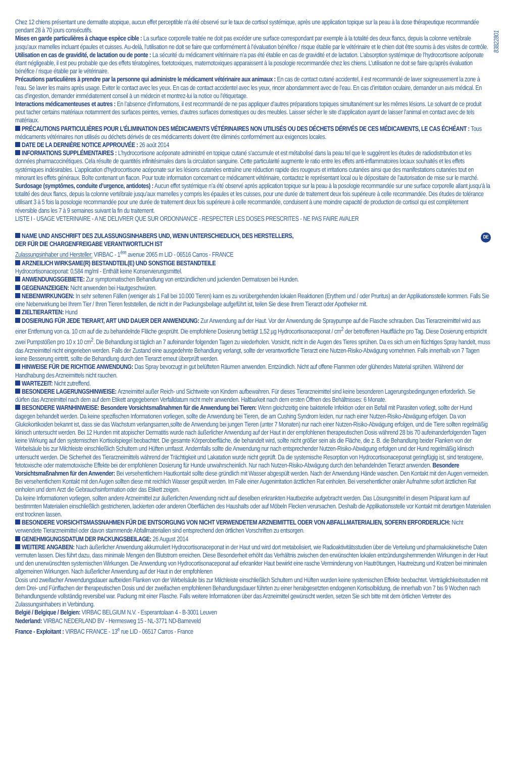83822801
Chez 12 chiens présentant une dermatite atopique, aucun effet perceptible n’a été observé sur le taux de cortisol systémique, après une application topique sur la peau à la dose thérapeutique recommandée pendant 28 à 70 jours consécutifs.
Mises en garde particulières à chaque espèce cible : La surface corporelle traitée ne doit pas excéder une surface correspondant par exemple à la totalité des deux flancs, depuis la colonne vertébrale jusqu’aux mamelles incluant épaules et cuisses. Au-delà, l’utilisation ne doit se faire que conformément à l’évaluation bénéfice / risque établie par le vétérinaire et le chien doit être soumis à des visites de contrôle.
Utilisation en cas de gravidité, de lactation ou de ponte : La sécurité du médicament vétérinaire n’a pas été établie en cas de gravidité et de lactation. L’absorption systémique de l’hydrocortisone acéponate étant négligeable, il est peu probable que des effets tératogènes, foetotoxiques, maternotoxiques apparaissent à la posologie recommandée chez les chiens. L’utilisation ne doit se faire qu’après évaluation bénéfice / risque établie par le vétérinaire.
Précautions particulières à prendre par la personne qui administre le médicament vétérinaire aux animaux : En cas de contact cutané accidentel, il est recommandé de laver soigneusement la zone à l’eau. Se laver les mains après usage. Eviter le contact avec les yeux. En cas de contact accidentel avec les yeux, rincer abondamment avec de l’eau. En cas d’irritation oculaire, demander un avis médical. En cas d’ingestion, demander immédiatement conseil à un médecin et montrez-lui la notice ou l’étiquetage.
Interactions médicamenteuses et autres : En l’absence d’informations, il est recommandé de ne pas appliquer d’autres préparations topiques simultanément sur les mêmes lésions. Le solvant de ce produit peut tacher certains matériaux notamment des surfaces peintes, vernies, d’autres surfaces domestiques ou des meubles. Laisser sécher le site d’application ayant de laisser l’animal en contact avec de tels matériaux.
PRÉCAUTIONS PARTICULIÈRES POUR L’ÉLIMINATION DES MÉDICAMENTS VÉTÉRINAIRES NON UTILISÉS OU DES DÉCHETS DÉRIVÉS DE CES MÉDICAMENTS, LE CAS ÉCHÉANT : Tous médicaments vétérinaires non utilisés ou déchets dérivés de ces médicaments doivent être éliminés conformément aux exigences locales.
DATE DE LA DERNIÈRE NOTICE APPROUVÉE : 26 août 2014
INFORMATIONS SUPPLÉMENTAIRES : L’hydrocortisone acéponate administré en topique cutané s’accumule et est métabolisé dans la peau tel que le suggèrent les études de radiodistribution et les données pharmacocinétiques. Cela résulte de quantités infinitésimales dans la circulation sanguine. Cette particularité augmente le ratio entre les effets anti-inflammatoires locaux souhaités et les effets systémiques indésirables. L’application d’hydrocortisone acéponate sur les lésions cutanées entraîne une réduction rapide des rougeurs et irritations cutanées ainsi que des manifestations cutanées tout en minorant les effets généraux. Boîte contenant un flacon. Pour toute information concernant ce médicament vétérinaire, contactez le représentant local ou le dépositaire de l’autorisation de mise sur le marché.
Surdosage (symptômes, conduite d’urgence, antidotes) : Aucun effet systémique n’a été observé après application topique sur la peau à la posologie recommandée sur une surface corporelle allant jusqu’à la totalité des deux flancs, depuis la colonne vertébrale jusqu’aux mamelles y compris les épaules et les cuisses, pour une durée de traitement deux fois supérieure à celle recommandée. Des études de tolérance utilisant 3 à 5 fois la posologie recommandée pour une durée de traitement deux fois supérieure à celle recommandée, conduisent à une moindre capacité de production de cortisol qui est complètement réversible dans les 7 à 9 semaines suivant la fin du traitement.
LISTE I - USAGE VETERINAIRE - A NE DELIVRER QUE SUR ORDONNANCE - RESPECTER LES DOSES PRESCRITES - NE PAS FAIRE AVALER
DE NAME UND ANSCHRIFT DES ZULASSUNGSINHABERS UND, WENN UNTERSCHIEDLICH, DES HERSTELLERS,
DER FÜR DIE CHARGENFREIGABE VERANTWORTLICH IST
Zulassungsinhaber und Hersteller: VIRBAC - 1<sup>ère</sup> avenue 2065 m LID - 06516 Carros - FRANCE
ARZNEILICH WIRKSAME(R) BESTANDTEIL(E) UND SONSTIGE BESTANDTEILE
Hydrocortisonaceponat: 0,584 mg/ml - Enthält keine Konservierungsmittel.
ANWENDUNGSGEBIETE: Zur symptomatischen Behandlung von entzündlichen und juckenden Dermatosen bei Hunden.
GEGENANZEIGEN: Nicht anwenden bei Hautgeschwüren.
NEBENWIRKUNGEN: In sehr seltenen Fällen (weniger als 1 Fall bei 10.000 Tieren) kann es zu vorübergehenden lokalen Reaktionen (Erythem und / oder Pruritus) an der Applikationsstelle kommen. Falls Sie eine Nebenwirkung bei Ihrem Tier / Ihren Tieren feststellen, die nicht in der Packungsbeilage aufgeführt ist, teilen Sie diese Ihrem Tierarzt oder Apotheker mit.
ZIELTIERARTEN: Hund
DOSIERUNG FÜR JEDE TIERART, ART UND DAUER DER ANWENDUNG: Zur Anwendung auf der Haut. Vor der Anwendung die Spraypumpe auf die Flasche schrauben. Das Tierarzneimittel wird aus einer Entfernung von ca. 10 cm auf die zu behandelnde Fläche gesprüht. Die empfohlene Dosierung beträgt 1,52 µg Hydrocortisonaceponat / cm<sup>2</sup> der betroffenen Hautfläche pro Tag. Diese Dosierung entspricht zwei Pumpstößen pro 10 x 10 cm<sup>2</sup>. Die Behandlung ist täglich an 7 aufeinander folgenden Tagen zu wiederholen. Vorsicht, nicht in die Augen des Tieres sprühen. Da es sich um ein flüchtiges Spray handelt, muss das Arzneimittel nicht eingerieben werden. Falls der Zustand eine ausgedehnte Behandlung verlangt, sollte der verantwortliche Tierarzt eine Nutzen-Risiko-Abwägung vornehmen. Falls innerhalb von 7 Tagen keine Besserung eintritt, sollte die Behandlung durch den Tierarzt erneut überprüft werden.
HINWEISE FÜR DIE RICHTIGE ANWENDUNG: Das Spray bevorzugt in gut belüfteten Räumen anwenden. Entzündlich. Nicht auf offene Flammen oder glühendes Material sprühen. Während der Handhabung des Arzneimittels nicht rauchen.
WARTEZEIT: Nicht zutreffend.
BESONDERE LAGERUNGSHINWEISE: Arzneimittel außer Reich- und Sichtweite von Kindern aufbewahren. Für dieses Tierarzneimittel sind keine besonderen Lagerungsbedingungen erforderlich. Sie dürfen das Arzneimittel nach dem auf dem Etikett angegebenen Verfalldatum nicht mehr anwenden. Haltbarkeit nach dem ersten Öffnen des Behältnisses: 6 Monate.
BESONDERE WARNHINWEISE: Besondere Vorsichtsmaßnahmen für die Anwendung bei Tieren: Wenn gleichzeitig eine bakterielle Infektion oder ein Befall mit Parasiten vorliegt, sollte der Hund dagegen behandelt werden. Da keine spezifischen Informationen vorliegen, sollte die Anwendung bei Tieren, die am Cushing Syndrom leiden, nur nach einer Nutzen-Risiko-Abwägung erfolgen. Da von Glukokortikoiden bekannt ist, dass sie das Wachstum verlangsamen,sollte die Anwendung bei jungen Tieren (unter 7 Monaten) nur nach einer Nutzen-Risiko-Abwägung erfolgen, und die Tiere sollten regelmäßig klinisch untersucht werden. Bei 12 Hunden mit atopischer Dermatitis wurde nach äußerlicher Anwendung auf der Haut in der empfohlenen therapeutischen Dosis während 28 bis 70 aufeinanderfolgenden Tagen keine Wirkung auf den systemischen Kortisolspiegel beobachtet. Die gesamte Körperoberfläche, die behandelt wird, sollte nicht größer sein als die Fläche, die z. B. die Behandlung beider Flanken von der Wirbelsäule bis zur Milchleiste einschließlich Schultern und Hüften umfasst. Andernfalls sollte die Anwendung nur nach entsprechender Nutzen-Risiko-Abwägung erfolgen und der Hund regelmäßig klinisch untersucht werden. Die Sicherheit des Tierarzneimittels während der Trächtigkeit und Lakatation wurde nicht geprüft. Da die systemische Resorption von Hydrocortisonaceponat geringfügig ist, sind teratogene, fetotoxische oder maternotoxische Effekte bei der empfohlenen Dosierung für Hunde unwahrscheinlich. Nur nach Nutzen-Risiko-Abwägung durch den behandelnden Tierarzt anwenden. Besondere Vorsichtsmaßnahmen für den Anwender: Bei versehentlichem Hautkontakt sollte diese gründlich mit Wasser abgespült werden. Nach der Anwendung Hände waschen. Den Kontakt mit den Augen vermeiden. Bei versehentlichem Kontakt mit den Augen sollten diese mit reichlich Wasser gespült werden. Im Falle einer Augenirritation ärztlichen Rat einholen. Bei versehentlicher oraler Aufnahme sofort ärztlichen Rat einholen und dem Arzt die Gebrauchsinformation oder das Etikett zeigen.
Da keine Informationen vorliegen, sollten andere Arzneimittel zur äußerlichen Anwendung nicht auf dieselben erkrankten Hautbezirke aufgebracht werden. Das Lösungsmittel in diesem Präparat kann auf bestimmten Materialien einschließlich gestrichenen, lackierten oder anderen Oberflächen des Haushalts oder auf Möbeln Flecken verursachen. Deshalb die Applikationsstelle vor Kontakt mit derartigen Materialien erst trocknen lassen.
BESONDERE VORSICHTSMASSNAHMEN FÜR DIE ENTSORGUNG VON NICHT VERWENDETEM ARZNEIMITTEL ODER VON ABFALLMATERIALIEN, SOFERN ERFORDERLICH: Nicht verwendete Tierarzneimittel oder davon stammende Abfallmaterialien sind entsprechend den örtlichen Vorschriften zu entsorgen.
GENEHMIGUNGSDATUM DER PACKUNGSBEILAGE: 26 August 2014
WEITERE ANGABEN: Nach äußerlicher Anwendung akkumuliert Hydrocortisonaceponat in der Haut und wird dort metabolisiert, wie Radioaktivitätsstudien über die Verteilung und pharmakokinetische Daten vermuten lassen. Dies führt dazu, dass minimale Mengen den Blutstrom erreichen. Diese Besonderheit erhöht das Verhältnis zwischen den erwünschten lokalen entzündungshemmenden Wirkungen in der Haut und den unerwünschten systemischen Wirkungen. Die Anwendung von Hydrocortisonaceponat auf erkrankter Haut bewirkt eine rasche Verminderung von Hautrötungen, Hautreizung und Kratzen bei minimalen allgemeinen Wirkungen. Nach äußerlicher Anwendung auf der Haut in der empfohlenen
Dosis und zweifacher Anwendungsdauer aufbeiden Flanken von der Wirbelsäule bis zur Milchleiste einschließlich Schultern und Hüften wurden keine systemischen Effekte beobachtet. Verträglichkeitsstudien mit dem Drei- und Fünffachen der therapeutischen Dosis und der zweifachen empfohlenen Behandlungsdauer führten zu einer herabgesetzten endogenen Kortisolbildung, die innerhalb von 7 bis 9 Wochen nach Behandlungsende vollständig reversibel war. Packung mit einer Flasche. Falls weitere Informationen über das Arzneimittel gewünscht werden, setzen Sie sich bitte mit dem örtlichen Vertreter des Zulassungsinhabers in Verbindung.
België / Belgique / Belgien: VIRBAC BELGIUM N.V. - Esperantolaan 4 - B-3001 Leuven
Nederland: VIRBAC NEDERLAND BV - Hermesweg 15 - NL-3771 ND-Barneveld
France - Exploitant : VIRBAC FRANCE - 13<sup>e</sup> rue LID - 06517 Carros - France